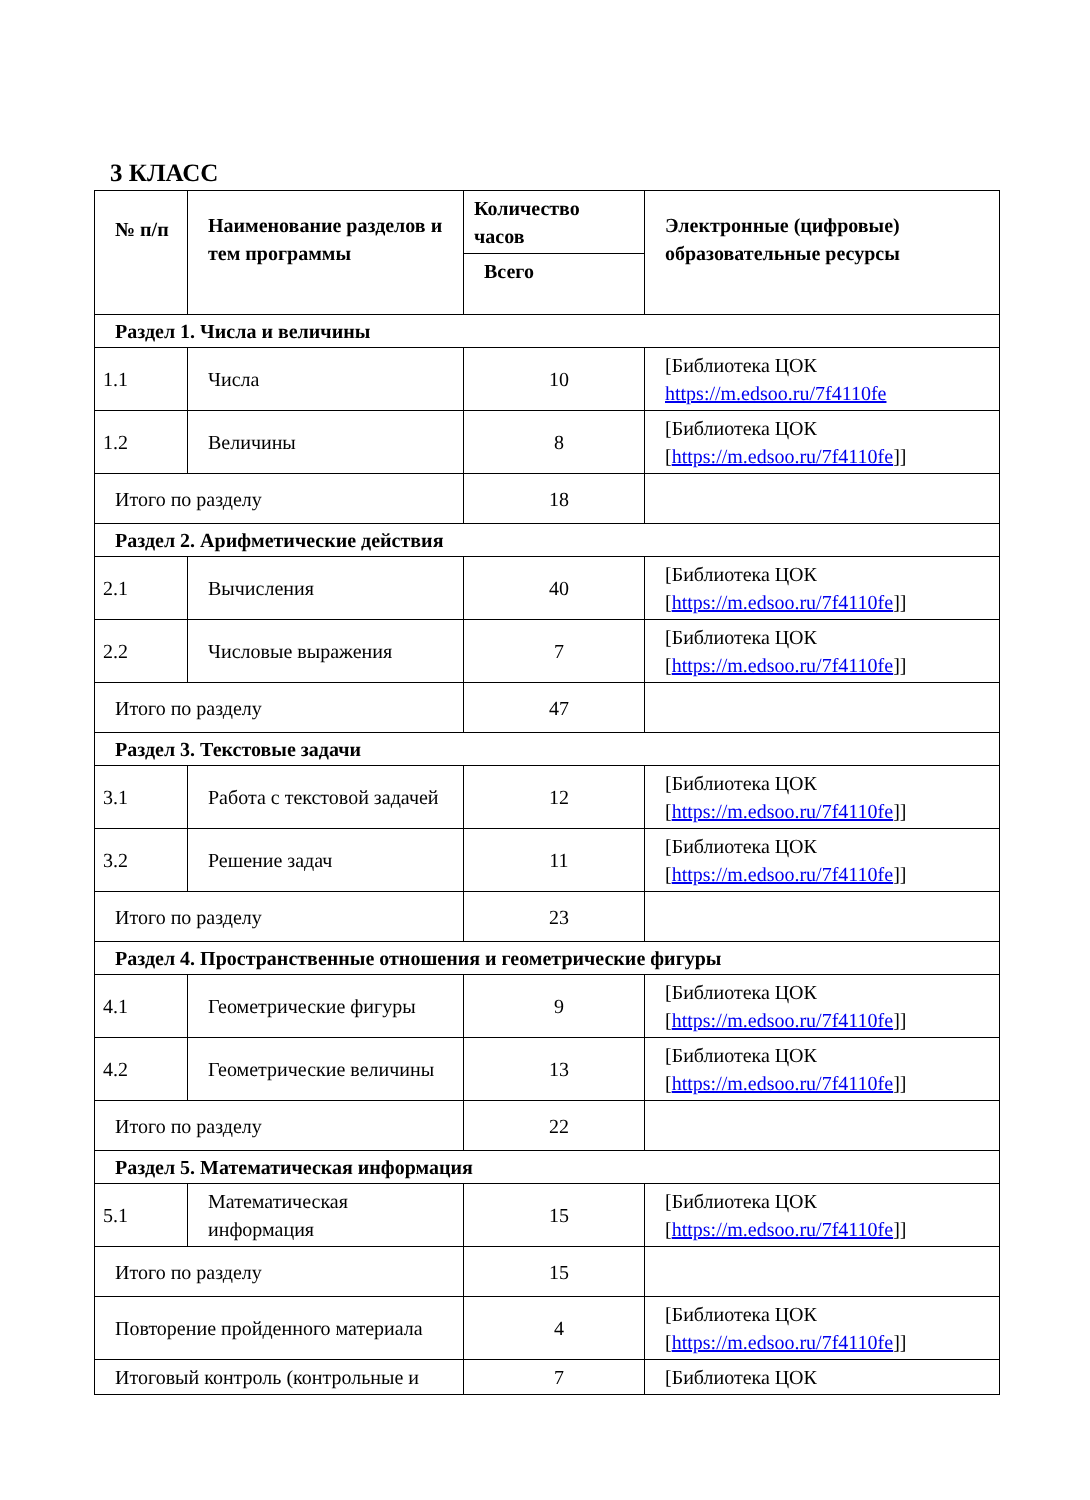3 КЛАСС
| № п/п | Наименование разделов и тем программы | Количество часов | Электронные (цифровые) образовательные ресурсы |
| --- | --- | --- | --- |
| | | Всего | |
| Раздел 1. Числа и величины | | | |
| 1.1 | Числа | 10 | [Библиотека ЦОК https://m.edsoo.ru/7f4110fe |
| 1.2 | Величины | 8 | [Библиотека ЦОК [ https://m.edsoo.ru/7f4110fe ]] |
| Итого по разделу | | 18 | |
| Раздел 2. Арифметические действия | | | |
| 2.1 | Вычисления | 40 | [Библиотека ЦОК [ https://m.edsoo.ru/7f4110fe ]] |
| 2.2 | Числовые выражения | 7 | [Библиотека ЦОК [ https://m.edsoo.ru/7f4110fe ]] |
| Итого по разделу | | 47 | |
| Раздел 3. Текстовые задачи | | | |
| 3.1 | Работа с текстовой задачей | 12 | [Библиотека ЦОК [ https://m.edsoo.ru/7f4110fe ]] |
| 3.2 | Решение задач | 11 | [Библиотека ЦОК [ https://m.edsoo.ru/7f4110fe ]] |
| Итого по разделу | | 23 | |
| Раздел 4. Пространственные отношения и геометрические фигуры | | | |
| 4.1 | Геометрические фигуры | 9 | [Библиотека ЦОК [ https://m.edsoo.ru/7f4110fe ]] |
| 4.2 | Геометрические величины | 13 | [Библиотека ЦОК [ https://m.edsoo.ru/7f4110fe ]] |
| Итого по разделу | | 22 | |
| Раздел 5. Математическая информация | | | |
| 5.1 | Математическая информация | 15 | [Библиотека ЦОК [ https://m.edsoo.ru/7f4110fe ]] |
| Итого по разделу | | 15 | |
| Повторение пройденного материала | | 4 | [Библиотека ЦОК [ https://m.edsoo.ru/7f4110fe ]] |
| Итоговый контроль (контрольные и | | 7 | [Библиотека ЦОК |